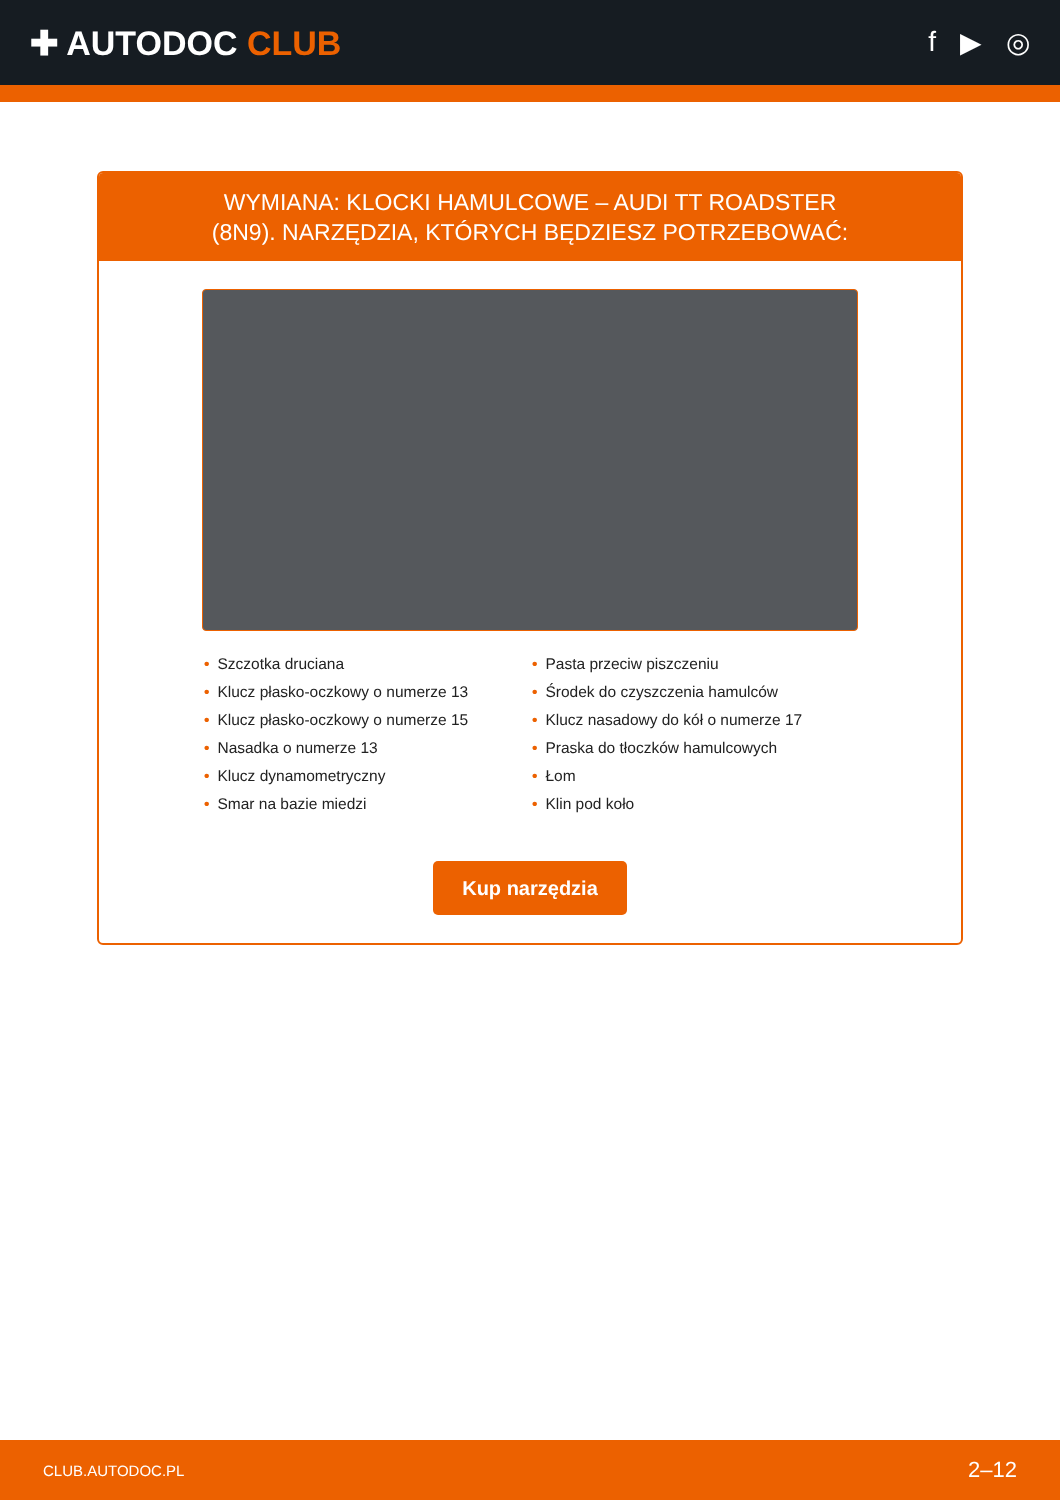✚ AUTODOC CLUB
f ▶ ◎
WYMIANA: KLOCKI HAMULCOWE – AUDI TT ROADSTER (8N9). NARZĘDZIA, KTÓRYCH BĘDZIESZ POTRZEBOWAĆ:
• Szczotka druciana
• Klucz płasko-oczkowy o numerze 13
• Klucz płasko-oczkowy o numerze 15
• Nasadka o numerze 13
• Klucz dynamometryczny
• Smar na bazie miedzi
• Pasta przeciw piszczeniu
• Środek do czyszczenia hamulców
• Klucz nasadowy do kół o numerze 17
• Praska do tłoczków hamulcowych
• Łom
• Klin pod koło
Kup narzędzia
CLUB.AUTODOC.PL 2–12